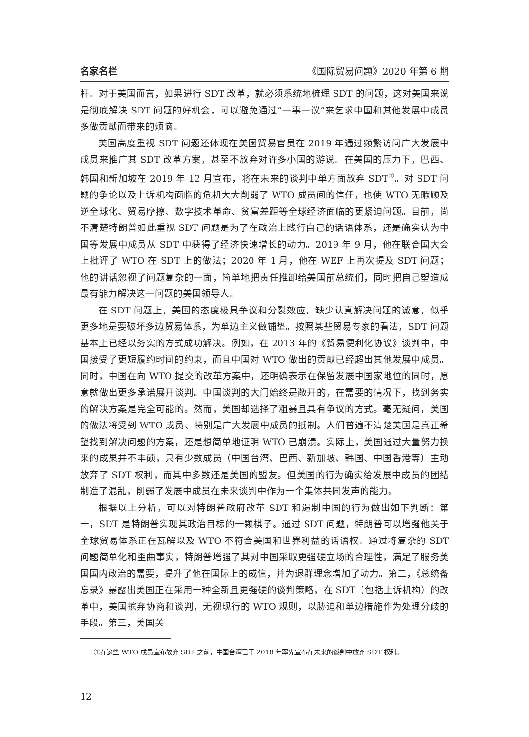名家名栏 《国际贸易问题》2020 年第 6 期
杆。对于美国而言，如果进行 SDT 改革，就必须系统地梳理 SDT 的问题，这对美国来说是彻底解决 SDT 问题的好机会，可以避免通过“一事一议”来乞求中国和其他发展中成员多做贡献而带来的烦恼。
美国高度重视 SDT 问题还体现在美国贸易官员在 2019 年通过频繁访问广大发展中成员来推广其 SDT 改革方案，甚至不放弃对许多小国的游说。在美国的压力下，巴西、韩国和新加坡在 2019 年 12 月宣布，将在未来的谈判中单方面放弃 SDT<sup>①</sup>。对 SDT 问题的争论以及上诉机构面临的危机大大削弱了 WTO 成员间的信任，也使 WTO 无暇顾及逆全球化、贸易摩擦、数字技术革命、贫富差距等全球经济面临的更紧迫问题。目前，尚不清楚特朗普如此重视 SDT 问题是为了在政治上践行自己的话语体系，还是确实认为中国等发展中成员从 SDT 中获得了经济快速增长的动力。2019 年 9 月，他在联合国大会上批评了 WTO 在 SDT 上的做法；2020 年 1 月，他在 WEF 上再次提及 SDT 问题；他的讲话忽视了问题复杂的一面，简单地把责任推卸给美国前总统们，同时把自己塑造成最有能力解决这一问题的美国领导人。
在 SDT 问题上，美国的态度极具争议和分裂效应，缺少认真解决问题的诚意，似乎更多地是要破坏多边贸易体系，为单边主义做铺垫。按照某些贸易专家的看法，SDT 问题基本上已经以务实的方式成功解决。例如，在 2013 年的《贸易便利化协议》谈判中，中国接受了更短履约时间的约束，而且中国对 WTO 做出的贡献已经超出其他发展中成员。同时，中国在向 WTO 提交的改革方案中，还明确表示在保留发展中国家地位的同时，愿意就做出更多承诺展开谈判。中国谈判的大门始终是敞开的，在需要的情况下，找到务实的解决方案是完全可能的。然而，美国却选择了粗暴且具有争议的方式。毫无疑问，美国的做法将受到 WTO 成员、特别是广大发展中成员的抵制。人们普遍不清楚美国是真正希望找到解决问题的方案，还是想简单地证明 WTO 已崩溃。实际上，美国通过大量努力换来的成果并不丰硕，只有少数成员（中国台湾、巴西、新加坡、韩国、中国香港等）主动放弃了 SDT 权利，而其中多数还是美国的盟友。但美国的行为确实给发展中成员的团结制造了混乱，削弱了发展中成员在未来谈判中作为一个集体共同发声的能力。
根据以上分析，可以对特朗普政府改革 SDT 和遏制中国的行为做出如下判断：第一，SDT 是特朗普实现其政治目标的一颗棋子。通过 SDT 问题，特朗普可以增强他关于全球贸易体系正在瓦解以及 WTO 不符合美国和世界利益的话语权。通过将复杂的 SDT 问题简单化和歪曲事实，特朗普增强了其对中国采取更强硬立场的合理性，满足了服务美国国内政治的需要，提升了他在国际上的威信，并为退群理念增加了动力。第二，《总统备忘录》暴露出美国正在采用一种全新且更强硬的谈判策略，在 SDT（包括上诉机构）的改革中，美国摈弃协商和谈判，无视现行的 WTO 规则，以胁迫和单边措施作为处理分歧的手段。第三，美国关
①在这些 WTO 成员宣布放弃 SDT 之前，中国台湾已于 2018 年率先宣布在未来的谈判中放弃 SDT 权利。
12